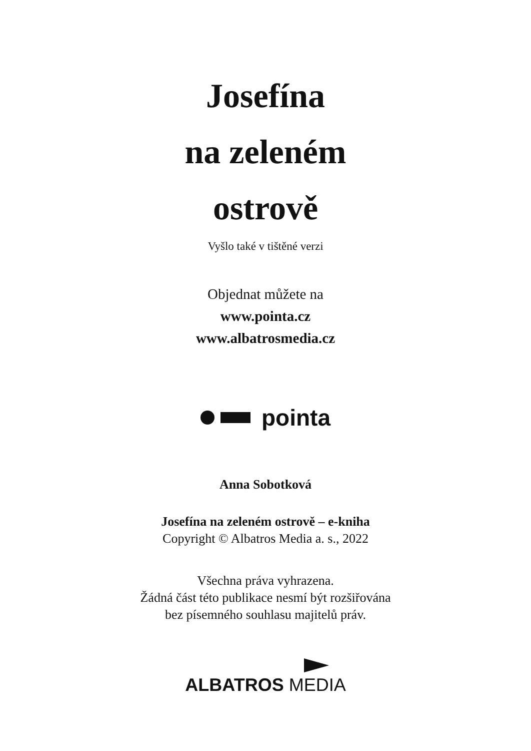Josefína
na zeleném
ostrově
Vyšlo také v tištěné verzi
Objednat můžete na
www.pointa.cz
www.albatrosmedia.cz
pointa
Anna Sobotková
Josefína na zeleném ostrově – e-kniha
Copyright © Albatros Media a. s., 2022
Všechna práva vyhrazena.
Žádná část této publikace nesmí být rozšiřována
bez písemného souhlasu majitelů práv.
ALBATROS MEDIA